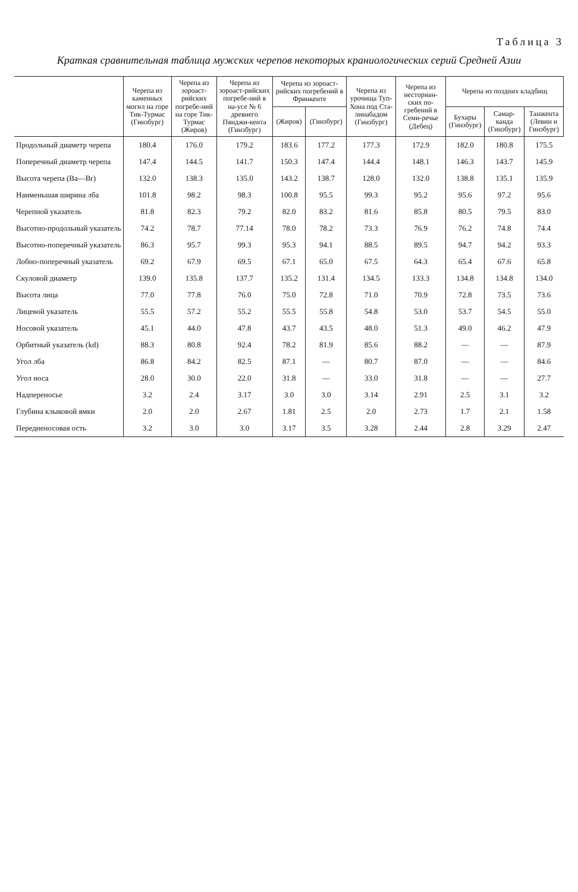Таблица 3
Краткая сравнительная таблица мужских черепов некоторых краниологических серий Средней Азии
| | Черепа из каменных могил на горе Тик-Турмас (Гинзбург) | Черепа из зороаст-рийских погребе-ний на горе Тик-Турмас (Жиров) | Черепа из зороаст-рийских погребе-ний в на-усе № 6 древнего Пянджи-кента (Гинзбург) | Черепа из зороаст-рийских погребений в Фринкенте | | Черепа из урочища Туп-Хона под Ста-линабадом (Гинзбург) | Черепа из несториан-ских по-гребений в Семи-речье (Дебец) | Черепа из поздних кладбищ | | |
| --- | --- | --- | --- | --- | --- | --- | --- | --- | --- | --- |
| | | | | (Жиров) | (Гинзбург) | | | Бухары (Гинзбург) | Самар-канда (Гинзбург) | Ташкента (Левин и Гинзбург) |
| Продольный диаметр черепа | 180.4 | 176.0 | 179.2 | 183.6 | 177.2 | 177.3 | 172.9 | 182.0 | 180.8 | 175.5 |
| Поперечный диаметр черепа | 147.4 | 144.5 | 141.7 | 150.3 | 147.4 | 144.4 | 148.1 | 146.3 | 143.7 | 145.9 |
| Высота черепа (Ba—Br) | 132.0 | 138.3 | 135.0 | 143.2 | 138.7 | 128.0 | 132.0 | 138.8 | 135.1 | 135.9 |
| Наименьшая ширина лба | 101.8 | 98.2 | 98.3 | 100.8 | 95.5 | 99.3 | 95.2 | 95.6 | 97.2 | 95.6 |
| Черепной указатель | 81.8 | 82.3 | 79.2 | 82.0 | 83.2 | 81.6 | 85.8 | 80.5 | 79.5 | 83.0 |
| Высотно-продольный указатель | 74.2 | 78.7 | 77.14 | 78.0 | 78.2 | 73.3 | 76.9 | 76.2 | 74.8 | 74.4 |
| Высотно-поперечный указатель | 86.3 | 95.7 | 99.3 | 95.3 | 94.1 | 88.5 | 89.5 | 94.7 | 94.2 | 93.3 |
| Лобно-поперечный указатель | 69.2 | 67.9 | 69.5 | 67.1 | 65.0 | 67.5 | 64.3 | 65.4 | 67.6 | 65.8 |
| Скуловой диаметр | 139.0 | 135.8 | 137.7 | 135.2 | 131.4 | 134.5 | 133.3 | 134.8 | 134.8 | 134.0 |
| Высота лица | 77.0 | 77.8 | 76.0 | 75.0 | 72.8 | 71.0 | 70.9 | 72.8 | 73.5 | 73.6 |
| Лицевой указатель | 55.5 | 57.2 | 55.2 | 55.5 | 55.8 | 54.8 | 53.0 | 53.7 | 54.5 | 55.0 |
| Носовой указатель | 45.1 | 44.0 | 47.8 | 43.7 | 43.5 | 48.0 | 51.3 | 49.0 | 46.2 | 47.9 |
| Орбитный указатель (kd) | 88.3 | 80.8 | 92.4 | 78.2 | 81.9 | 85.6 | 88.2 | — | — | 87.9 |
| Угол лба | 86.8 | 84.2 | 82.5 | 87.1 | — | 80.7 | 87.0 | — | — | 84.6 |
| Угол носа | 28.0 | 30.0 | 22.0 | 31.8 | — | 33.0 | 31.8 | — | — | 27.7 |
| Надпереносье | 3.2 | 2.4 | 3.17 | 3.0 | 3.0 | 3.14 | 2.91 | 2.5 | 3.1 | 3.2 |
| Глубина клыковой ямки | 2.0 | 2.0 | 2.67 | 1.81 | 2.5 | 2.0 | 2.73 | 1.7 | 2.1 | 1.58 |
| Передненосовая ость | 3.2 | 3.0 | 3.0 | 3.17 | 3.5 | 3.28 | 2.44 | 2.8 | 3.29 | 2.47 |